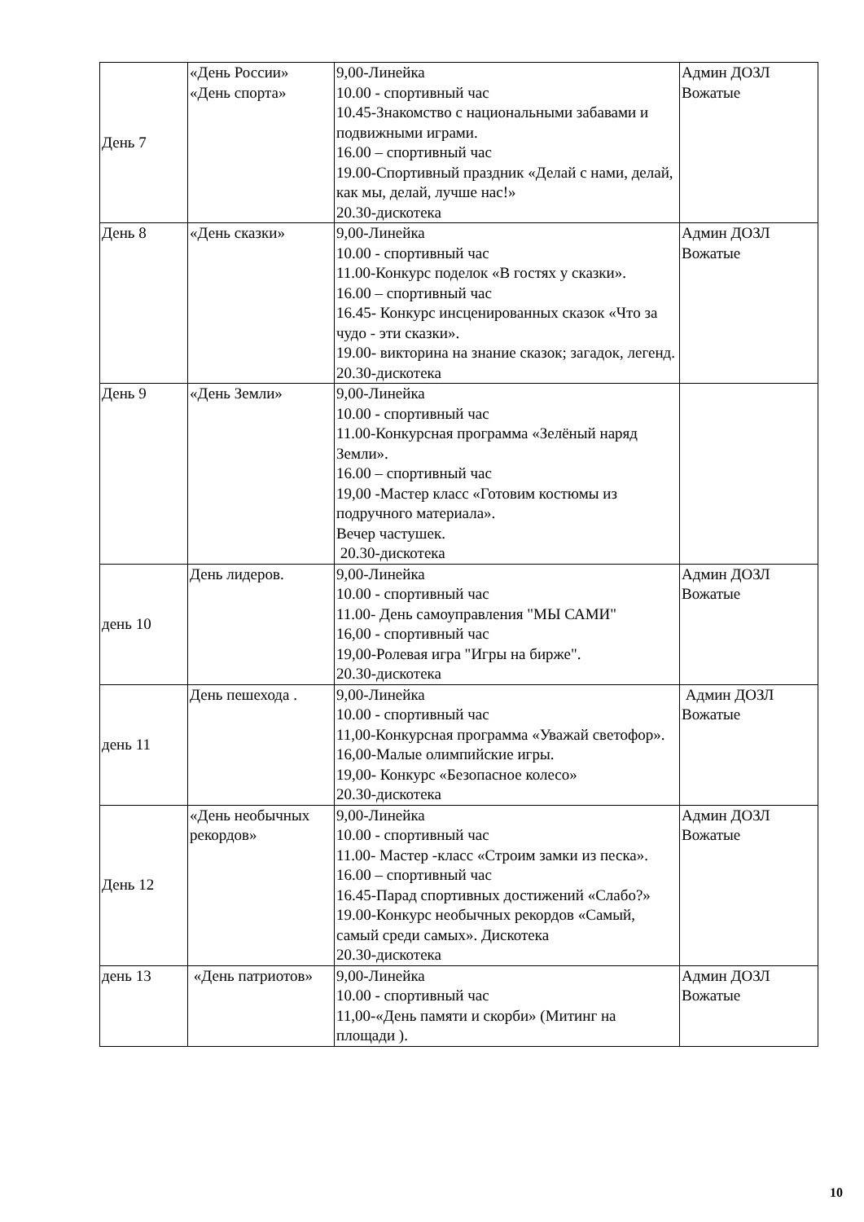| День 7 | «День России» «День спорта» | 9,00-Линейка 10.00 - спортивный час 10.45-Знакомство с национальными забавами и подвижными играми. 16.00 – спортивный час 19.00-Спортивный праздник «Делай с нами, делай, как мы, делай, лучше нас!» 20.30-дискотека | Админ ДОЗЛ Вожатые |
| День 8 | «День сказки» | 9,00-Линейка 10.00 - спортивный час 11.00-Конкурс поделок «В гостях у сказки». 16.00 – спортивный час 16.45- Конкурс инсценированных сказок «Что за чудо - эти сказки». 19.00- викторина на знание сказок; загадок, легенд. 20.30-дискотека | Админ ДОЗЛ Вожатые |
| День 9 | «День Земли» | 9,00-Линейка 10.00 - спортивный час 11.00-Конкурсная программа «Зелёный наряд Земли». 16.00 – спортивный час 19,00 -Мастер класс «Готовим костюмы из подручного материала». Вечер частушек. 20.30-дискотека | |
| день 10 | День лидеров. | 9,00-Линейка 10.00 - спортивный час 11.00- День самоуправления "МЫ САМИ" 16,00 - спортивный час 19,00-Ролевая игра "Игры на бирже". 20.30-дискотека | Админ ДОЗЛ Вожатые |
| день 11 | День пешехода . | 9,00-Линейка 10.00 - спортивный час 11,00-Конкурсная программа «Уважай светофор». 16,00-Малые олимпийские игры. 19,00- Конкурс «Безопасное колесо» 20.30-дискотека | Админ ДОЗЛ Вожатые |
| День 12 | «День необычных рекордов» | 9,00-Линейка 10.00 - спортивный час 11.00- Мастер -класс «Строим замки из песка». 16.00 – спортивный час 16.45-Парад спортивных достижений «Слабо?» 19.00-Конкурс необычных рекордов «Самый, самый среди самых». Дискотека 20.30-дискотека | Админ ДОЗЛ Вожатые |
| день 13 | «День патриотов» | 9,00-Линейка 10.00 - спортивный час 11,00-«День памяти и скорби» (Митинг на площади ). | Админ ДОЗЛ Вожатые |
10